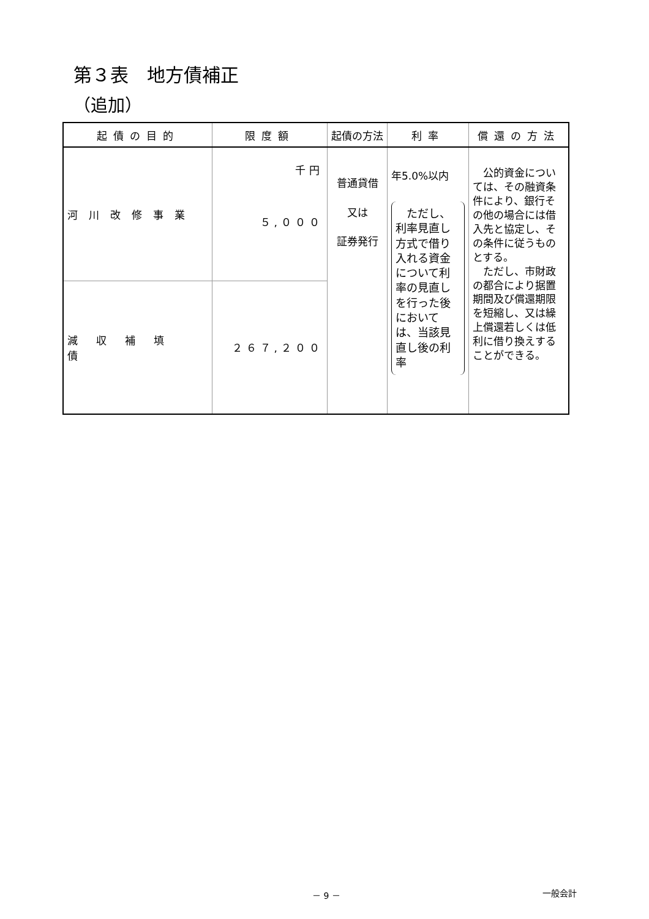第３表　地方債補正
（追加）
| 起債の目的 | 限度額 | 起債の方法 | 利率 | 償還の方法 |
| --- | --- | --- | --- | --- |
| 河川改修事業 | 千円 ５,０００ | 普通貸借 又は 証券発行 | 年5.0%以内 ただし、利率見直し方式で借り入れる資金について利率の見直しを行った後においては、当該見直し後の利率 | 公的資金については、その融資条件により、銀行その他の場合には借入先と協定し、その条件に従うものとする。 ただし、市財政の都合により据置期間及び償還期限を短縮し、又は繰上償還若しくは低利に借り換えすることができる。 |
| 減収補填債 | ２６７,２００ | | | |
－ 9 － 一般会計